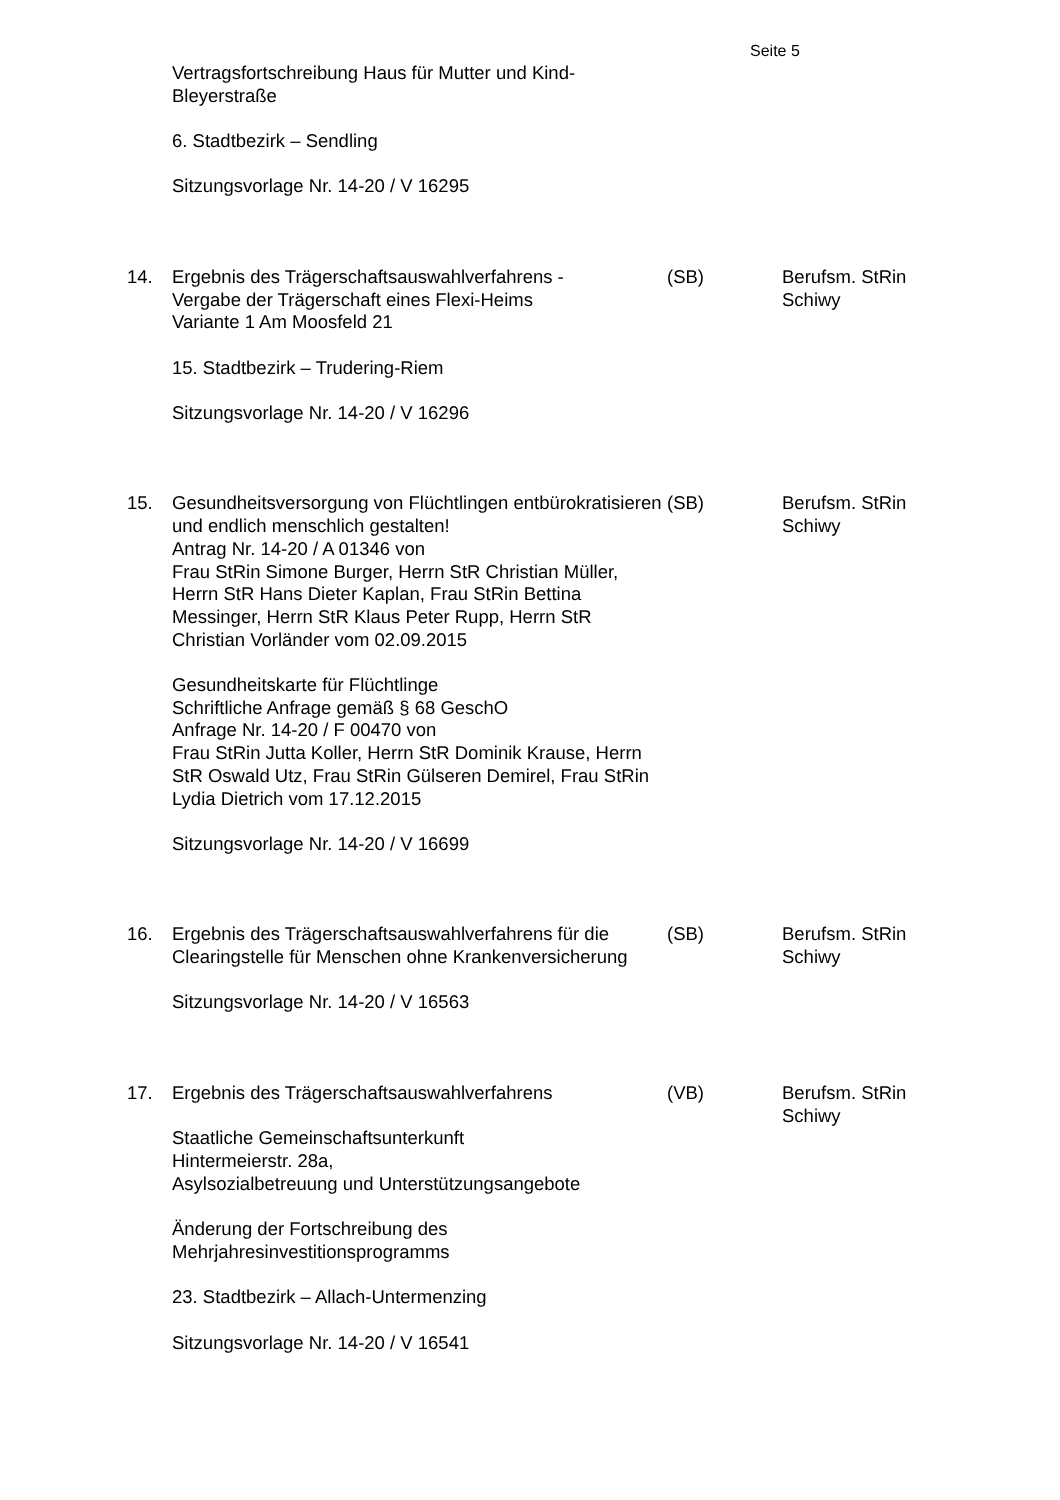Seite 5
Vertragsfortschreibung Haus für Mutter und Kind-
Bleyerstraße
6. Stadtbezirk – Sendling
Sitzungsvorlage Nr. 14-20 / V 16295
14. Ergebnis des Trägerschaftsauswahlverfahrens -
Vergabe der Trägerschaft eines Flexi-Heims
Variante 1 Am Moosfeld 21
15. Stadtbezirk – Trudering-Riem
Sitzungsvorlage Nr. 14-20 / V 16296
(SB) Berufsm. StRin
Schiwy
15. Gesundheitsversorgung von Flüchtlingen entbürokratisieren und endlich menschlich gestalten!
Antrag Nr. 14-20 / A 01346 von
Frau StRin Simone Burger, Herrn StR Christian Müller, Herrn StR Hans Dieter Kaplan, Frau StRin Bettina Messinger, Herrn StR Klaus Peter Rupp, Herrn StR Christian Vorländer vom 02.09.2015
Gesundheitskarte für Flüchtlinge
Schriftliche Anfrage gemäß § 68 GeschO
Anfrage Nr. 14-20 / F 00470 von
Frau StRin Jutta Koller, Herrn StR Dominik Krause, Herrn StR Oswald Utz, Frau StRin Gülseren Demirel, Frau StRin Lydia Dietrich vom 17.12.2015
Sitzungsvorlage Nr. 14-20 / V 16699
(SB) Berufsm. StRin
Schiwy
16. Ergebnis des Trägerschaftsauswahlverfahrens für die Clearingstelle für Menschen ohne Krankenversicherung
Sitzungsvorlage Nr. 14-20 / V 16563
(SB) Berufsm. StRin
Schiwy
17. Ergebnis des Trägerschaftsauswahlverfahrens
Staatliche Gemeinschaftsunterkunft
Hintermeierstr. 28a,
Asylsozialbetreuung und Unterstützungsangebote
Änderung der Fortschreibung des
Mehrjahresinvestitionsprogramms
23. Stadtbezirk – Allach-Untermenzing
Sitzungsvorlage Nr. 14-20 / V 16541
(VB) Berufsm. StRin
Schiwy